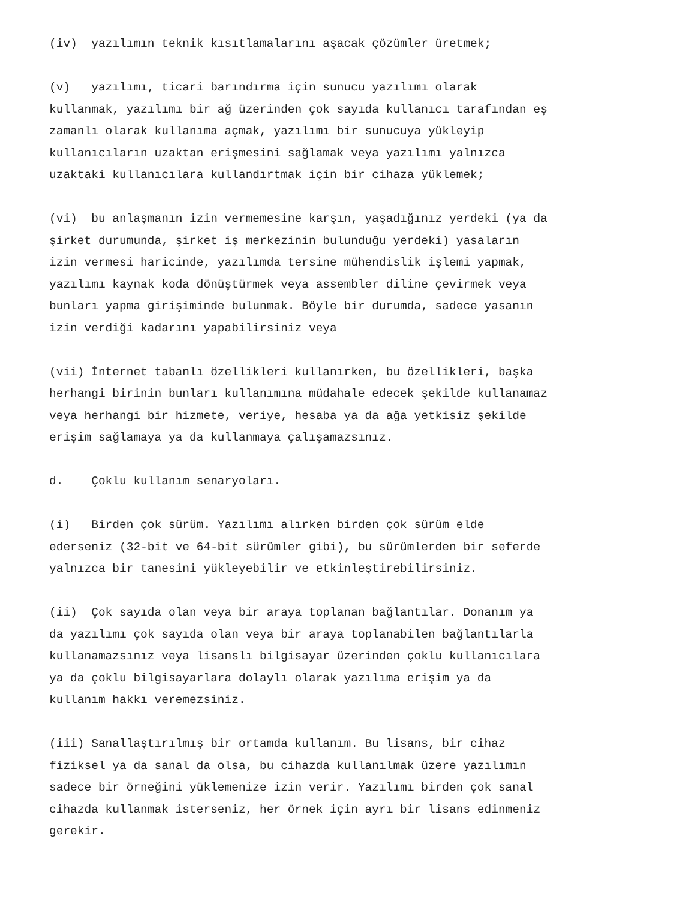(iv) yazılımın teknik kısıtlamalarını aşacak çözümler üretmek;
(v) yazılımı, ticari barındırma için sunucu yazılımı olarak kullanmak, yazılımı bir ağ üzerinden çok sayıda kullanıcı tarafından eş zamanlı olarak kullanıma açmak, yazılımı bir sunucuya yükleyip kullanıcıların uzaktan erişmesini sağlamak veya yazılımı yalnızca uzaktaki kullanıcılara kullandırtmak için bir cihaza yüklemek;
(vi) bu anlaşmanın izin vermemesine karşın, yaşadığınız yerdeki (ya da şirket durumunda, şirket iş merkezinin bulunduğu yerdeki) yasaların izin vermesi haricinde, yazılımda tersine mühendislik işlemi yapmak, yazılımı kaynak koda dönüştürmek veya assembler diline çevirmek veya bunları yapma girişiminde bulunmak. Böyle bir durumda, sadece yasanın izin verdiği kadarını yapabilirsiniz veya
(vii) İnternet tabanlı özellikleri kullanırken, bu özellikleri, başka herhangi birinin bunları kullanımına müdahale edecek şekilde kullanamaz veya herhangi bir hizmete, veriye, hesaba ya da ağa yetkisiz şekilde erişim sağlamaya ya da kullanmaya çalışamazsınız.
d. Çoklu kullanım senaryoları.
(i) Birden çok sürüm. Yazılımı alırken birden çok sürüm elde ederseniz (32-bit ve 64-bit sürümler gibi), bu sürümlerden bir seferde yalnızca bir tanesini yükleyebilir ve etkinleştirebilirsiniz.
(ii) Çok sayıda olan veya bir araya toplanan bağlantılar. Donanım ya da yazılımı çok sayıda olan veya bir araya toplanabilen bağlantılarla kullanamazsınız veya lisanslı bilgisayar üzerinden çoklu kullanıcılara ya da çoklu bilgisayarlara dolaylı olarak yazılıma erişim ya da kullanım hakkı veremezsiniz.
(iii) Sanallaştırılmış bir ortamda kullanım. Bu lisans, bir cihaz fiziksel ya da sanal da olsa, bu cihazda kullanılmak üzere yazılımın sadece bir örneğini yüklemenize izin verir. Yazılımı birden çok sanal cihazda kullanmak isterseniz, her örnek için ayrı bir lisans edinmeniz gerekir.